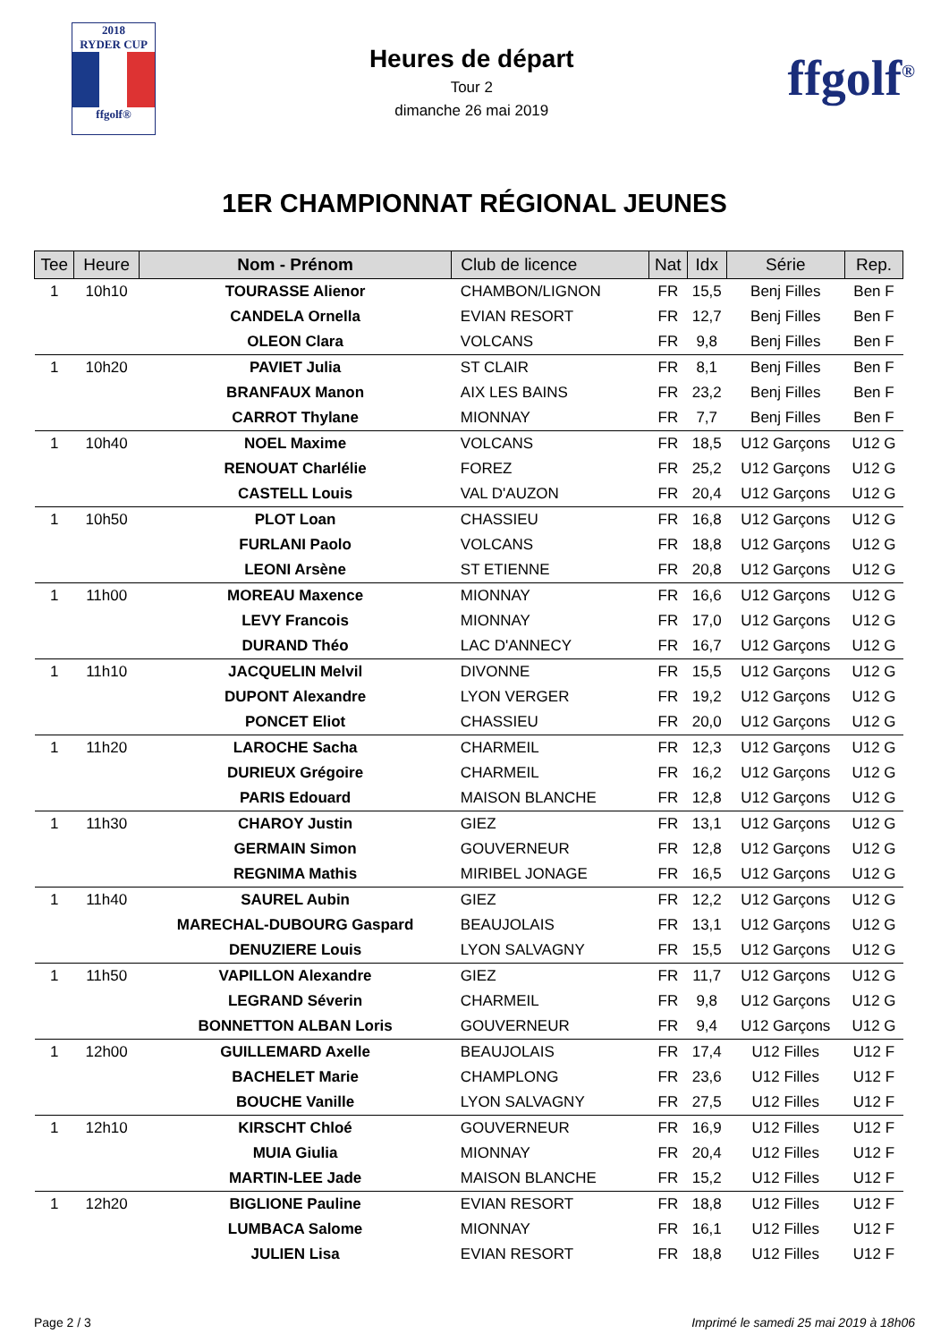2018
RYDER CUP
ffgolf®
Heures de départ
Tour 2
dimanche 26 mai 2019
ffgolf<sup>®</sup>
1ER CHAMPIONNAT RÉGIONAL JEUNES
| Tee | Heure | Nom - Prénom | Club de licence | Nat | Idx | Série | Rep. |
| --- | --- | --- | --- | --- | --- | --- | --- |
| 1 | 10h10 | TOURASSE Alienor | CHAMBON/LIGNON | FR | 15,5 | Benj Filles | Ben F |
| | | CANDELA Ornella | EVIAN RESORT | FR | 12,7 | Benj Filles | Ben F |
| | | OLEON Clara | VOLCANS | FR | 9,8 | Benj Filles | Ben F |
| 1 | 10h20 | PAVIET Julia | ST CLAIR | FR | 8,1 | Benj Filles | Ben F |
| | | BRANFAUX Manon | AIX LES BAINS | FR | 23,2 | Benj Filles | Ben F |
| | | CARROT Thylane | MIONNAY | FR | 7,7 | Benj Filles | Ben F |
| 1 | 10h40 | NOEL Maxime | VOLCANS | FR | 18,5 | U12 Garçons | U12 G |
| | | RENOUAT Charlélie | FOREZ | FR | 25,2 | U12 Garçons | U12 G |
| | | CASTELL Louis | VAL D'AUZON | FR | 20,4 | U12 Garçons | U12 G |
| 1 | 10h50 | PLOT Loan | CHASSIEU | FR | 16,8 | U12 Garçons | U12 G |
| | | FURLANI Paolo | VOLCANS | FR | 18,8 | U12 Garçons | U12 G |
| | | LEONI Arsène | ST ETIENNE | FR | 20,8 | U12 Garçons | U12 G |
| 1 | 11h00 | MOREAU Maxence | MIONNAY | FR | 16,6 | U12 Garçons | U12 G |
| | | LEVY Francois | MIONNAY | FR | 17,0 | U12 Garçons | U12 G |
| | | DURAND Théo | LAC D'ANNECY | FR | 16,7 | U12 Garçons | U12 G |
| 1 | 11h10 | JACQUELIN Melvil | DIVONNE | FR | 15,5 | U12 Garçons | U12 G |
| | | DUPONT Alexandre | LYON VERGER | FR | 19,2 | U12 Garçons | U12 G |
| | | PONCET Eliot | CHASSIEU | FR | 20,0 | U12 Garçons | U12 G |
| 1 | 11h20 | LAROCHE Sacha | CHARMEIL | FR | 12,3 | U12 Garçons | U12 G |
| | | DURIEUX Grégoire | CHARMEIL | FR | 16,2 | U12 Garçons | U12 G |
| | | PARIS Edouard | MAISON BLANCHE | FR | 12,8 | U12 Garçons | U12 G |
| 1 | 11h30 | CHAROY Justin | GIEZ | FR | 13,1 | U12 Garçons | U12 G |
| | | GERMAIN Simon | GOUVERNEUR | FR | 12,8 | U12 Garçons | U12 G |
| | | REGNIMA Mathis | MIRIBEL JONAGE | FR | 16,5 | U12 Garçons | U12 G |
| 1 | 11h40 | SAUREL Aubin | GIEZ | FR | 12,2 | U12 Garçons | U12 G |
| | | MARECHAL-DUBOURG Gaspard | BEAUJOLAIS | FR | 13,1 | U12 Garçons | U12 G |
| | | DENUZIERE Louis | LYON SALVAGNY | FR | 15,5 | U12 Garçons | U12 G |
| 1 | 11h50 | VAPILLON Alexandre | GIEZ | FR | 11,7 | U12 Garçons | U12 G |
| | | LEGRAND Séverin | CHARMEIL | FR | 9,8 | U12 Garçons | U12 G |
| | | BONNETTON ALBAN Loris | GOUVERNEUR | FR | 9,4 | U12 Garçons | U12 G |
| 1 | 12h00 | GUILLEMARD Axelle | BEAUJOLAIS | FR | 17,4 | U12 Filles | U12 F |
| | | BACHELET Marie | CHAMPLONG | FR | 23,6 | U12 Filles | U12 F |
| | | BOUCHE Vanille | LYON SALVAGNY | FR | 27,5 | U12 Filles | U12 F |
| 1 | 12h10 | KIRSCHT Chloé | GOUVERNEUR | FR | 16,9 | U12 Filles | U12 F |
| | | MUIA Giulia | MIONNAY | FR | 20,4 | U12 Filles | U12 F |
| | | MARTIN-LEE Jade | MAISON BLANCHE | FR | 15,2 | U12 Filles | U12 F |
| 1 | 12h20 | BIGLIONE Pauline | EVIAN RESORT | FR | 18,8 | U12 Filles | U12 F |
| | | LUMBACA Salome | MIONNAY | FR | 16,1 | U12 Filles | U12 F |
| | | JULIEN Lisa | EVIAN RESORT | FR | 18,8 | U12 Filles | U12 F |
Page 2 / 3 Imprimé le samedi 25 mai 2019 à 18h06